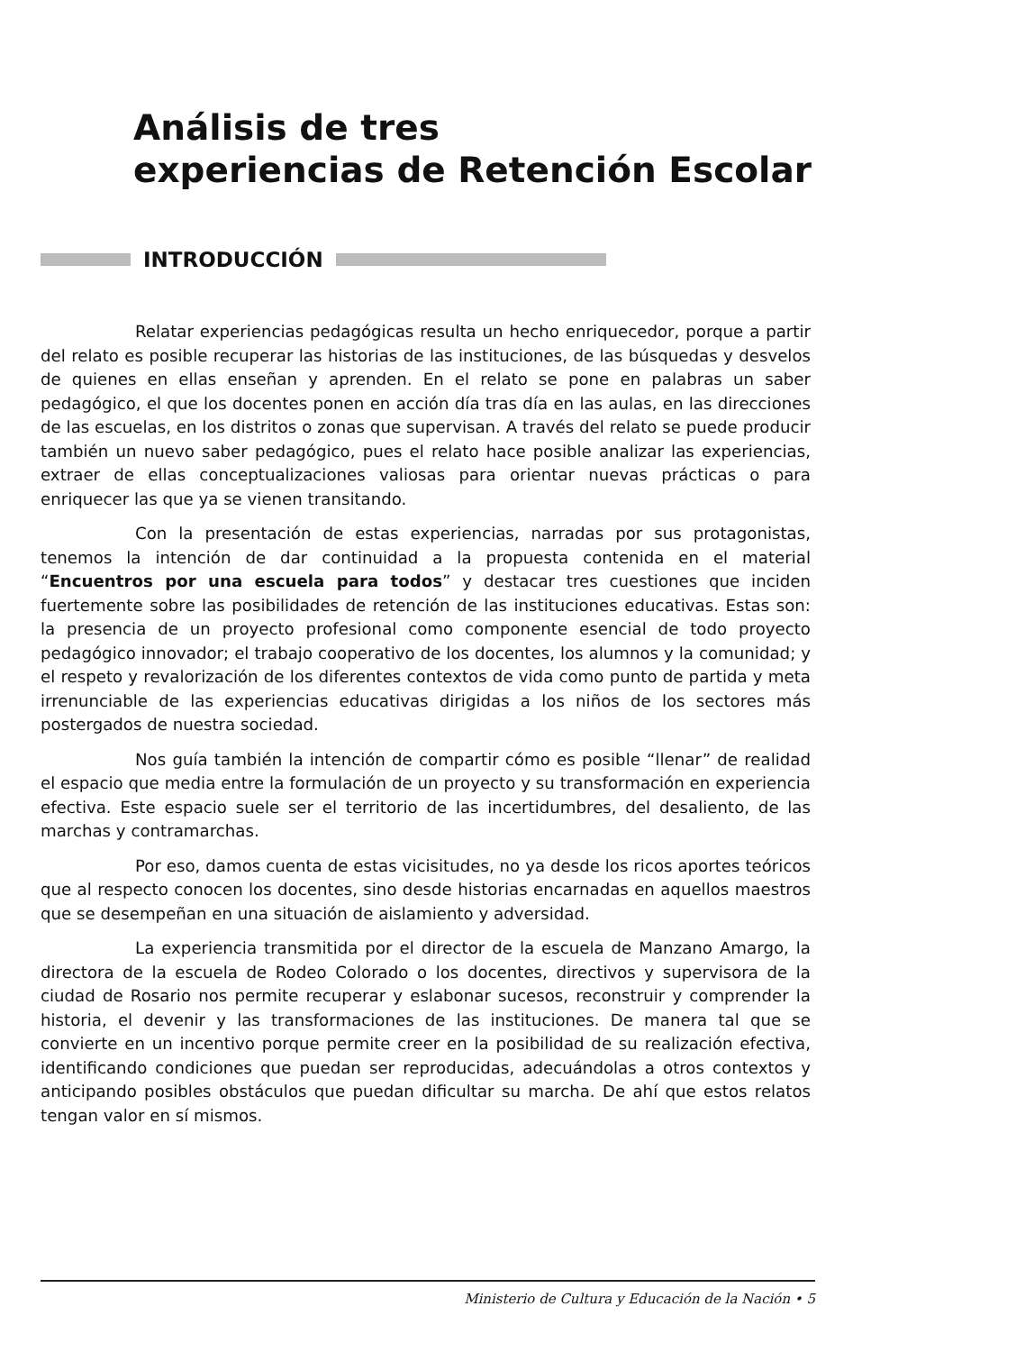Análisis de tres
experiencias de Retención Escolar
INTRODUCCIÓN
Relatar experiencias pedagógicas resulta un hecho enriquecedor, porque a partir del relato es posible recuperar las historias de las instituciones, de las búsquedas y desvelos de quienes en ellas enseñan y aprenden. En el relato se pone en palabras un saber pedagógico, el que los docentes ponen en acción día tras día en las aulas, en las direcciones de las escuelas, en los distritos o zonas que supervisan. A través del relato se puede producir también un nuevo saber pedagógico, pues el relato hace posible analizar las experiencias, extraer de ellas conceptualizaciones valiosas para orientar nuevas prácticas o para enriquecer las que ya se vienen transitando.
Con la presentación de estas experiencias, narradas por sus protagonistas, tenemos la intención de dar continuidad a la propuesta contenida en el material “Encuentros por una escuela para todos” y destacar tres cuestiones que inciden fuertemente sobre las posibilidades de retención de las instituciones educativas. Estas son: la presencia de un proyecto profesional como componente esencial de todo proyecto pedagógico innovador; el trabajo cooperativo de los docentes, los alumnos y la comunidad; y el respeto y revalorización de los diferentes contextos de vida como punto de partida y meta irrenunciable de las experiencias educativas dirigidas a los niños de los sectores más postergados de nuestra sociedad.
Nos guía también la intención de compartir cómo es posible “llenar” de realidad el espacio que media entre la formulación de un proyecto y su transformación en experiencia efectiva. Este espacio suele ser el territorio de las incertidumbres, del desaliento, de las marchas y contramarchas.
Por eso, damos cuenta de estas vicisitudes, no ya desde los ricos aportes teóricos que al respecto conocen los docentes, sino desde historias encarnadas en aquellos maestros que se desempeñan en una situación de aislamiento y adversidad.
La experiencia transmitida por el director de la escuela de Manzano Amargo, la directora de la escuela de Rodeo Colorado o los docentes, directivos y supervisora de la ciudad de Rosario nos permite recuperar y eslabonar sucesos, reconstruir y comprender la historia, el devenir y las transformaciones de las instituciones. De manera tal que se convierte en un incentivo porque permite creer en la posibilidad de su realización efectiva, identificando condiciones que puedan ser reproducidas, adecuándolas a otros contextos y anticipando posibles obstáculos que puedan dificultar su marcha. De ahí que estos relatos tengan valor en sí mismos.
Ministerio de Cultura y Educación de la Nación • 5